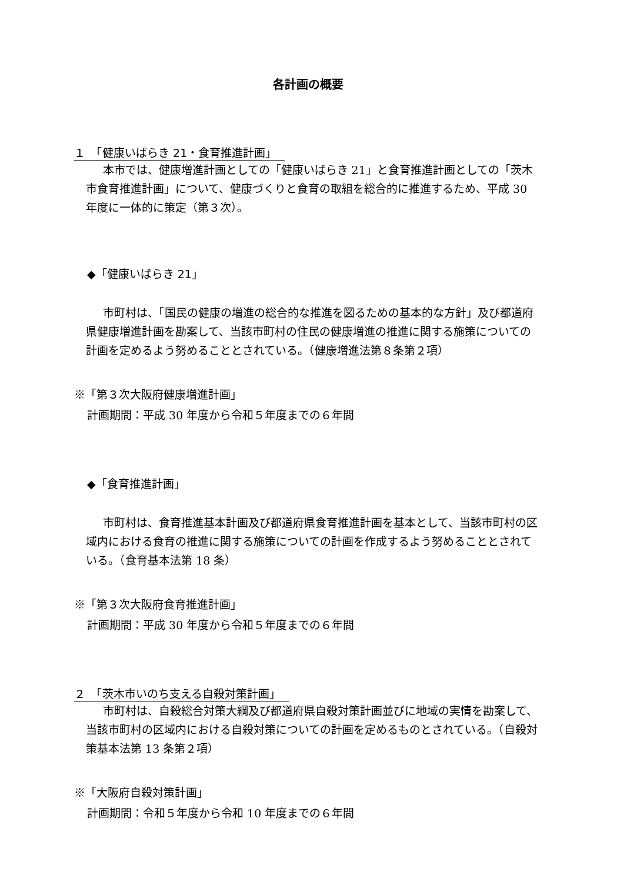各計画の概要
１　「健康いばらき 21・食育推進計画」
本市では、健康増進計画としての「健康いばらき 21」と食育推進計画としての「茨木市食育推進計画」について、健康づくりと食育の取組を総合的に推進するため、平成 30 年度に一体的に策定（第３次）。
◆「健康いばらき 21」
市町村は、「国民の健康の増進の総合的な推進を図るための基本的な方針」及び都道府県健康増進計画を勘案して、当該市町村の住民の健康増進の推進に関する施策についての計画を定めるよう努めることとされている。（健康増進法第８条第２項）
※「第３次大阪府健康増進計画」
計画期間：平成 30 年度から令和５年度までの６年間
◆「食育推進計画」
市町村は、食育推進基本計画及び都道府県食育推進計画を基本として、当該市町村の区域内における食育の推進に関する施策についての計画を作成するよう努めることとされている。（食育基本法第 18 条）
※「第３次大阪府食育推進計画」
計画期間：平成 30 年度から令和５年度までの６年間
２　「茨木市いのち支える自殺対策計画」
市町村は、自殺総合対策大綱及び都道府県自殺対策計画並びに地域の実情を勘案して、当該市町村の区域内における自殺対策についての計画を定めるものとされている。（自殺対策基本法第 13 条第２項）
※「大阪府自殺対策計画」
計画期間：令和５年度から令和 10 年度までの６年間